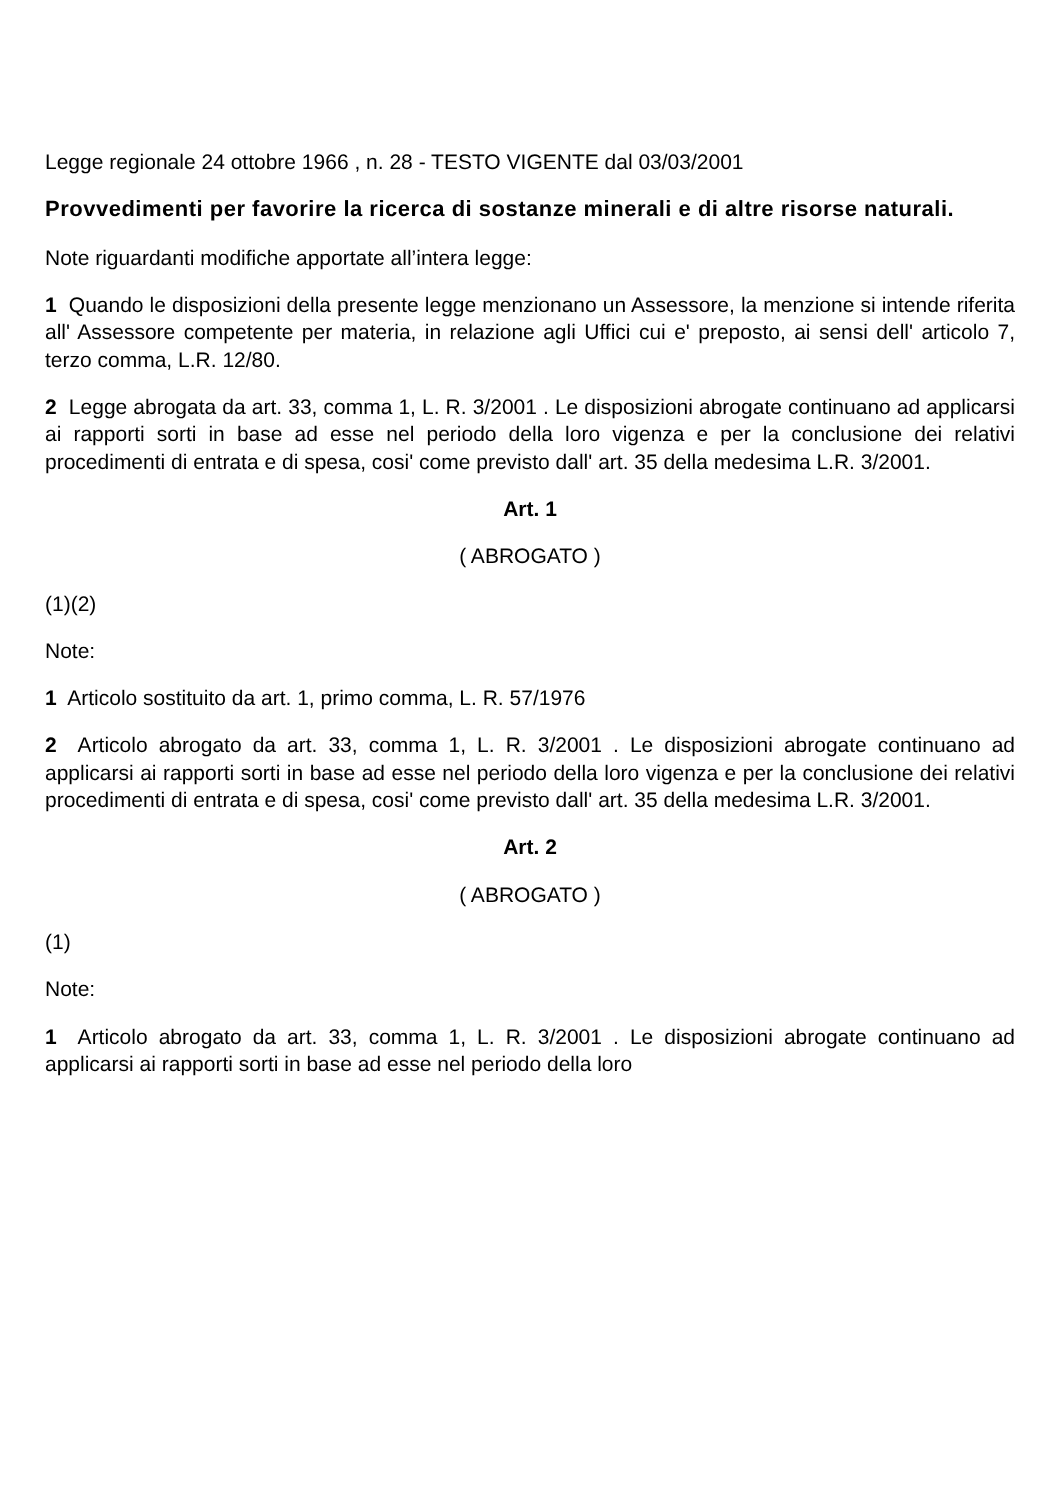Legge regionale 24 ottobre 1966 , n. 28 - TESTO VIGENTE dal 03/03/2001
Provvedimenti per favorire la ricerca di sostanze minerali e di altre risorse naturali.
Note riguardanti modifiche apportate all’intera legge:
1 Quando le disposizioni della presente legge menzionano un Assessore, la menzione si intende riferita all' Assessore competente per materia, in relazione agli Uffici cui e' preposto, ai sensi dell' articolo 7, terzo comma, L.R. 12/80.
2 Legge abrogata da art. 33, comma 1, L. R. 3/2001 . Le disposizioni abrogate continuano ad applicarsi ai rapporti sorti in base ad esse nel periodo della loro vigenza e per la conclusione dei relativi procedimenti di entrata e di spesa, cosi' come previsto dall' art. 35 della medesima L.R. 3/2001.
Art. 1
( ABROGATO )
(1)(2)
Note:
1 Articolo sostituito da art. 1, primo comma, L. R. 57/1976
2 Articolo abrogato da art. 33, comma 1, L. R. 3/2001 . Le disposizioni abrogate continuano ad applicarsi ai rapporti sorti in base ad esse nel periodo della loro vigenza e per la conclusione dei relativi procedimenti di entrata e di spesa, cosi' come previsto dall' art. 35 della medesima L.R. 3/2001.
Art. 2
( ABROGATO )
(1)
Note:
1 Articolo abrogato da art. 33, comma 1, L. R. 3/2001 . Le disposizioni abrogate continuano ad applicarsi ai rapporti sorti in base ad esse nel periodo della loro